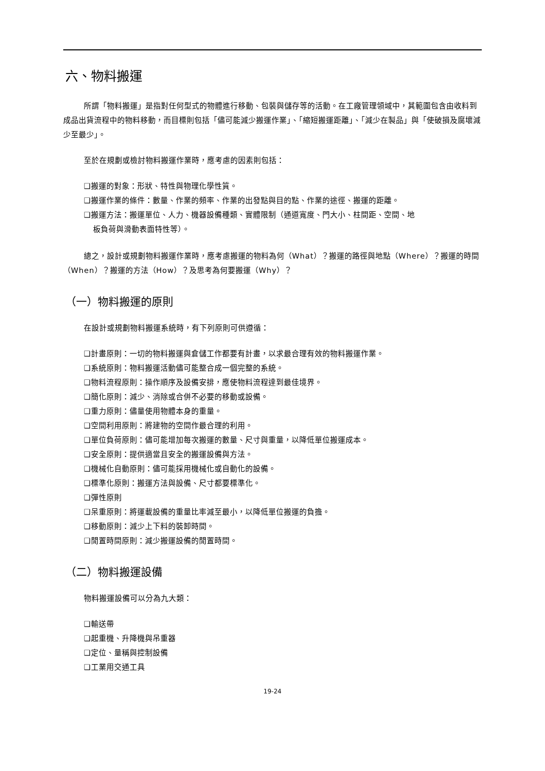六、物料搬運
所謂「物料搬運」是指對任何型式的物體進行移動、包裝與儲存等的活動。在工廠管理領域中，其範圍包含由收料到成品出貨流程中的物料移動，而目標則包括「儘可能減少搬運作業」、「縮短搬運距離」、「減少在製品」與「使破損及腐壞減少至最少」。
至於在規劃或檢討物料搬運作業時，應考慮的因素則包括：
❑搬運的對象：形狀、特性與物理化學性質。
❑搬運作業的條件：數量、作業的頻率、作業的出發點與目的點、作業的途徑、搬運的距離。
❑搬運方法：搬運單位、人力、機器設備種類、實體限制（通道寬度、門大小、柱間距、空間、地
板負荷與滑動表面特性等）。
總之，設計或規劃物料搬運作業時，應考慮搬運的物料為何（What）？搬運的路徑與地點（Where）？搬運的時間（When）？搬運的方法（How）？及思考為何要搬運（Why）？
（一）物料搬運的原則
在設計或規劃物料搬運系統時，有下列原則可供遵循：
❑計畫原則：一切的物料搬運與倉儲工作都要有計畫，以求最合理有效的物料搬運作業。
❑系統原則：物料搬運活動儘可能整合成一個完整的系統。
❑物料流程原則：操作順序及設備安排，應使物料流程達到最佳境界。
❑簡化原則：減少、消除或合併不必要的移動或設備。
❑重力原則：儘量使用物體本身的重量。
❑空間利用原則：將建物的空間作最合理的利用。
❑單位負荷原則：儘可能增加每次搬運的數量、尺寸與重量，以降低單位搬運成本。
❑安全原則：提供適當且安全的搬運設備與方法。
❑機械化自動原則：儘可能採用機械化或自動化的設備。
❑標準化原則：搬運方法與設備、尺寸都要標準化。
❑彈性原則
❑呆重原則：將運載設備的重量比率減至最小，以降低單位搬運的負擔。
❑移動原則：減少上下料的裝卸時間。
❑閒置時間原則：減少搬運設備的閒置時間。
（二）物料搬運設備
物料搬運設備可以分為九大類：
❑輸送帶
❑起重機、升降機與吊重器
❑定位、量稱與控制設備
❑工業用交通工具
19-24